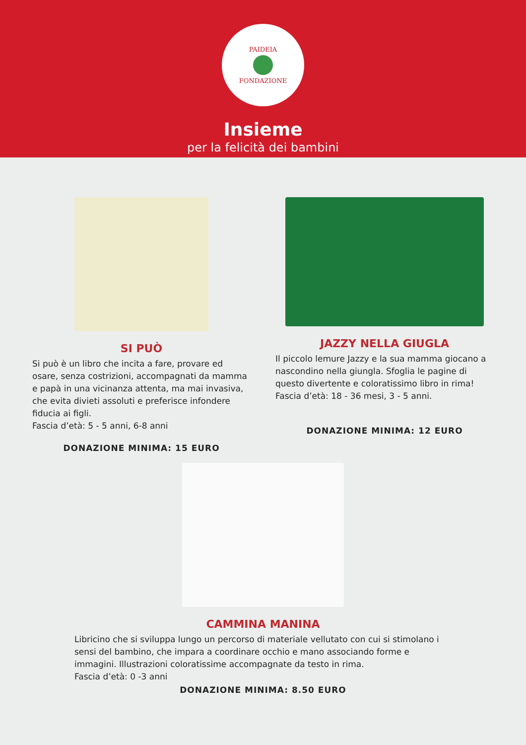PAIDEIA
FONDAZIONE
Insieme
per la felicità dei bambini
SI PUÒ
Si può è un libro che incita a fare, provare ed osare, senza costrizioni, accompagnati da mamma e papà in una vicinanza attenta, ma mai invasiva, che evita divieti assoluti e preferisce infondere fiducia ai figli.
Fascia d’età: 5 - 5 anni, 6-8 anni
DONAZIONE MINIMA: 15 EURO
JAZZY NELLA GIUGLA
Il piccolo lemure Jazzy e la sua mamma giocano a nascondino nella giungla. Sfoglia le pagine di questo divertente e coloratissimo libro in rima!
Fascia d’età: 18 - 36 mesi, 3 - 5 anni.
DONAZIONE MINIMA: 12 EURO
CAMMINA MANINA
Libricino che si sviluppa lungo un percorso di materiale vellutato con cui si stimolano i sensi del bambino, che impara a coordinare occhio e mano associando forme e immagini. Illustrazioni coloratissime accompagnate da testo in rima.
Fascia d’età: 0 -3 anni
DONAZIONE MINIMA: 8.50 EURO